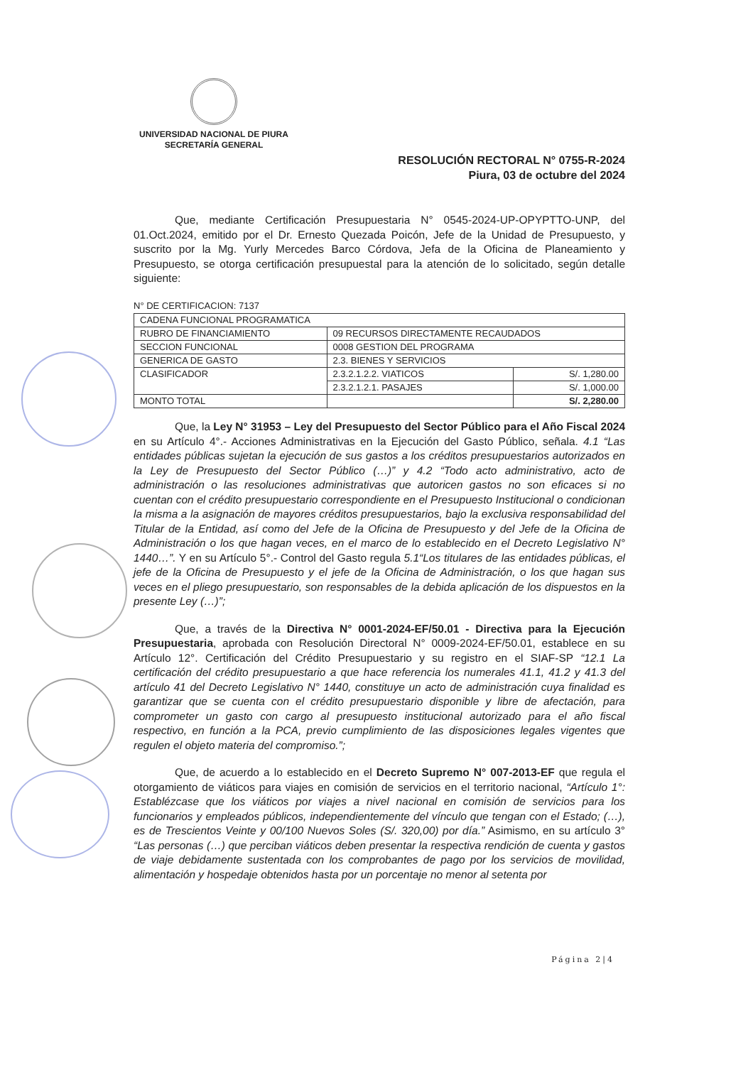UNIVERSIDAD NACIONAL DE PIURA
SECRETARÍA GENERAL
RESOLUCIÓN RECTORAL N° 0755-R-2024
Piura, 03 de octubre del 2024
Que, mediante Certificación Presupuestaria N° 0545-2024-UP-OPYPTTO-UNP, del 01.Oct.2024, emitido por el Dr. Ernesto Quezada Poicón, Jefe de la Unidad de Presupuesto, y suscrito por la Mg. Yurly Mercedes Barco Córdova, Jefa de la Oficina de Planeamiento y Presupuesto, se otorga certificación presupuestal para la atención de lo solicitado, según detalle siguiente:
N° DE CERTIFICACION: 7137
| CADENA FUNCIONAL PROGRAMATICA | | |
| RUBRO DE FINANCIAMIENTO | 09 RECURSOS DIRECTAMENTE RECAUDADOS | |
| SECCION FUNCIONAL | 0008 GESTION DEL PROGRAMA | |
| GENERICA DE GASTO | 2.3. BIENES Y SERVICIOS | |
| CLASIFICADOR | 2.3.2.1.2.2. VIATICOS | S/. 1,280.00 |
| | 2.3.2.1.2.1. PASAJES | S/. 1,000.00 |
| MONTO TOTAL | | S/. 2,280.00 |
Que, la Ley N° 31953 – Ley del Presupuesto del Sector Público para el Año Fiscal 2024 en su Artículo 4°.- Acciones Administrativas en la Ejecución del Gasto Público, señala. 4.1 “Las entidades públicas sujetan la ejecución de sus gastos a los créditos presupuestarios autorizados en la Ley de Presupuesto del Sector Público (…)” y 4.2 “Todo acto administrativo, acto de administración o las resoluciones administrativas que autoricen gastos no son eficaces si no cuentan con el crédito presupuestario correspondiente en el Presupuesto Institucional o condicionan la misma a la asignación de mayores créditos presupuestarios, bajo la exclusiva responsabilidad del Titular de la Entidad, así como del Jefe de la Oficina de Presupuesto y del Jefe de la Oficina de Administración o los que hagan veces, en el marco de lo establecido en el Decreto Legislativo N° 1440…”. Y en su Artículo 5°.- Control del Gasto regula 5.1“Los titulares de las entidades públicas, el jefe de la Oficina de Presupuesto y el jefe de la Oficina de Administración, o los que hagan sus veces en el pliego presupuestario, son responsables de la debida aplicación de los dispuestos en la presente Ley (…)”;
Que, a través de la Directiva N° 0001-2024-EF/50.01 - Directiva para la Ejecución Presupuestaria, aprobada con Resolución Directoral N° 0009-2024-EF/50.01, establece en su Artículo 12°. Certificación del Crédito Presupuestario y su registro en el SIAF-SP “12.1 La certificación del crédito presupuestario a que hace referencia los numerales 41.1, 41.2 y 41.3 del artículo 41 del Decreto Legislativo N° 1440, constituye un acto de administración cuya finalidad es garantizar que se cuenta con el crédito presupuestario disponible y libre de afectación, para comprometer un gasto con cargo al presupuesto institucional autorizado para el año fiscal respectivo, en función a la PCA, previo cumplimiento de las disposiciones legales vigentes que regulen el objeto materia del compromiso.”;
Que, de acuerdo a lo establecido en el Decreto Supremo N° 007-2013-EF que regula el otorgamiento de viáticos para viajes en comisión de servicios en el territorio nacional, “Artículo 1°: Establézcase que los viáticos por viajes a nivel nacional en comisión de servicios para los funcionarios y empleados públicos, independientemente del vínculo que tengan con el Estado; (…), es de Trescientos Veinte y 00/100 Nuevos Soles (S/. 320,00) por día.” Asimismo, en su artículo 3° “Las personas (…) que perciban viáticos deben presentar la respectiva rendición de cuenta y gastos de viaje debidamente sustentada con los comprobantes de pago por los servicios de movilidad, alimentación y hospedaje obtenidos hasta por un porcentaje no menor al setenta por
Página 2|4